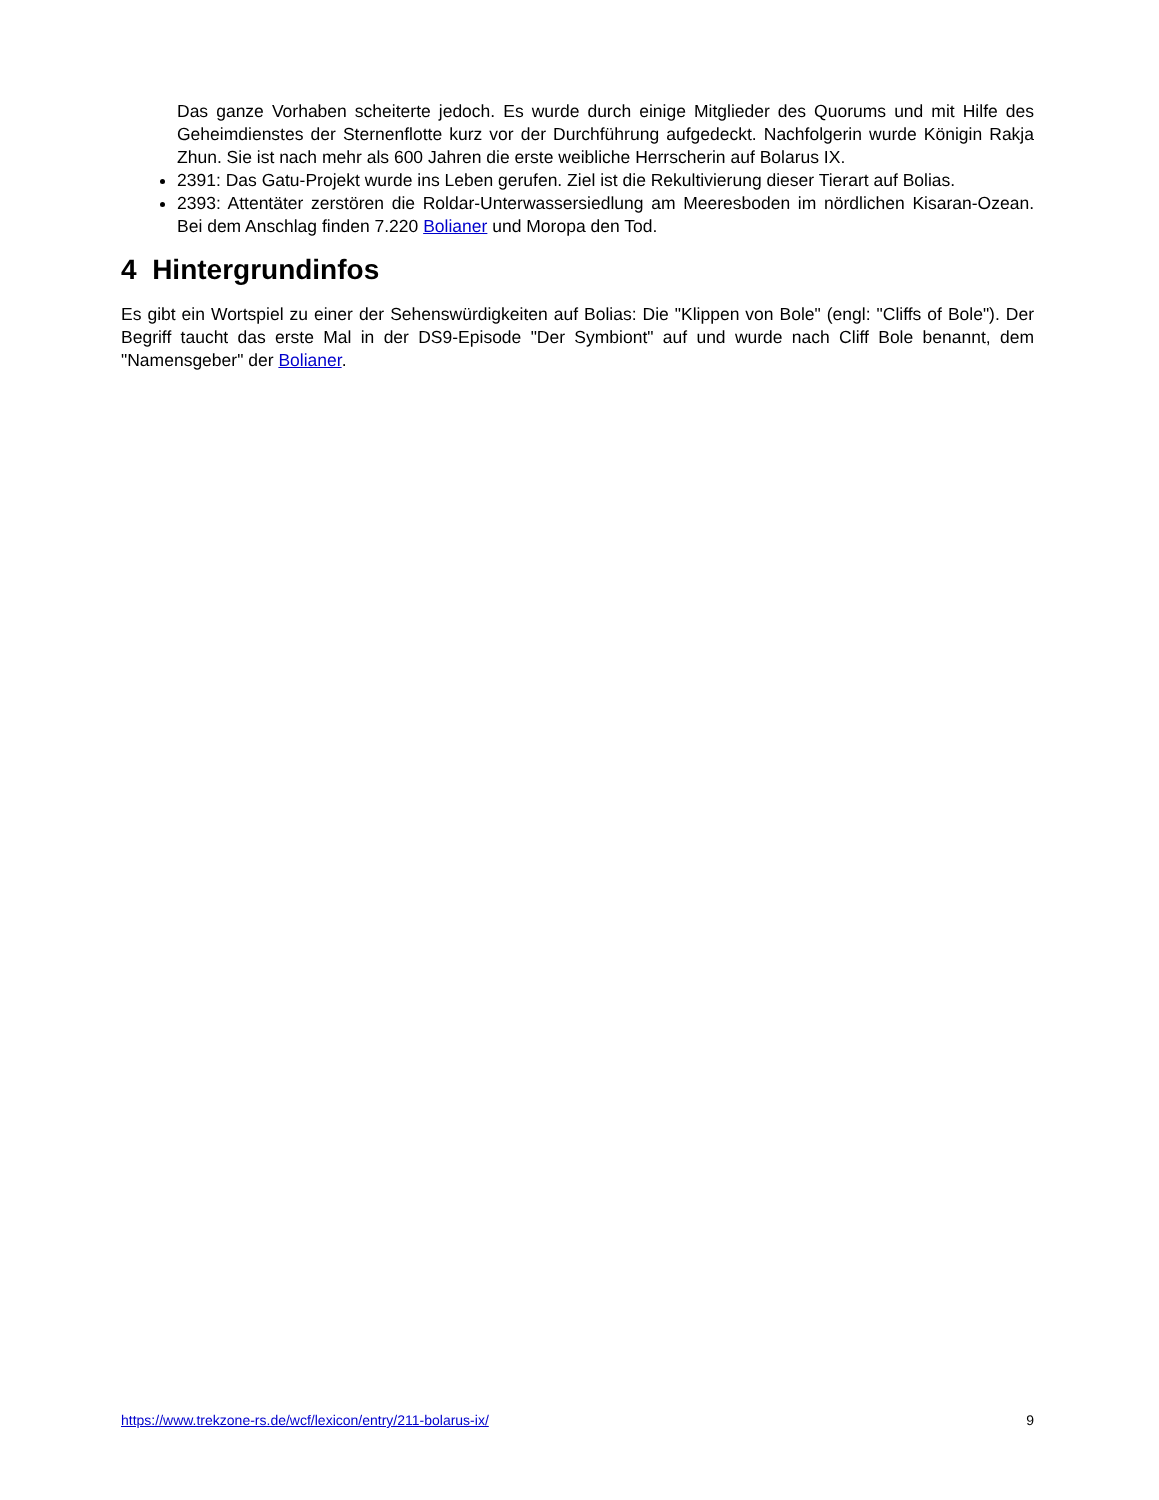Das ganze Vorhaben scheiterte jedoch. Es wurde durch einige Mitglieder des Quorums und mit Hilfe des Geheimdienstes der Sternenflotte kurz vor der Durchführung aufgedeckt. Nachfolgerin wurde Königin Rakja Zhun. Sie ist nach mehr als 600 Jahren die erste weibliche Herrscherin auf Bolarus IX.
2391: Das Gatu-Projekt wurde ins Leben gerufen. Ziel ist die Rekultivierung dieser Tierart auf Bolias.
2393: Attentäter zerstören die Roldar-Unterwassersiedlung am Meeresboden im nördlichen Kisaran-Ozean. Bei dem Anschlag finden 7.220 Bolianer und Moropa den Tod.
4 Hintergrundinfos
Es gibt ein Wortspiel zu einer der Sehenswürdigkeiten auf Bolias: Die "Klippen von Bole" (engl: "Cliffs of Bole"). Der Begriff taucht das erste Mal in der DS9-Episode "Der Symbiont" auf und wurde nach Cliff Bole benannt, dem "Namensgeber" der Bolianer.
https://www.trekzone-rs.de/wcf/lexicon/entry/211-bolarus-ix/ 9